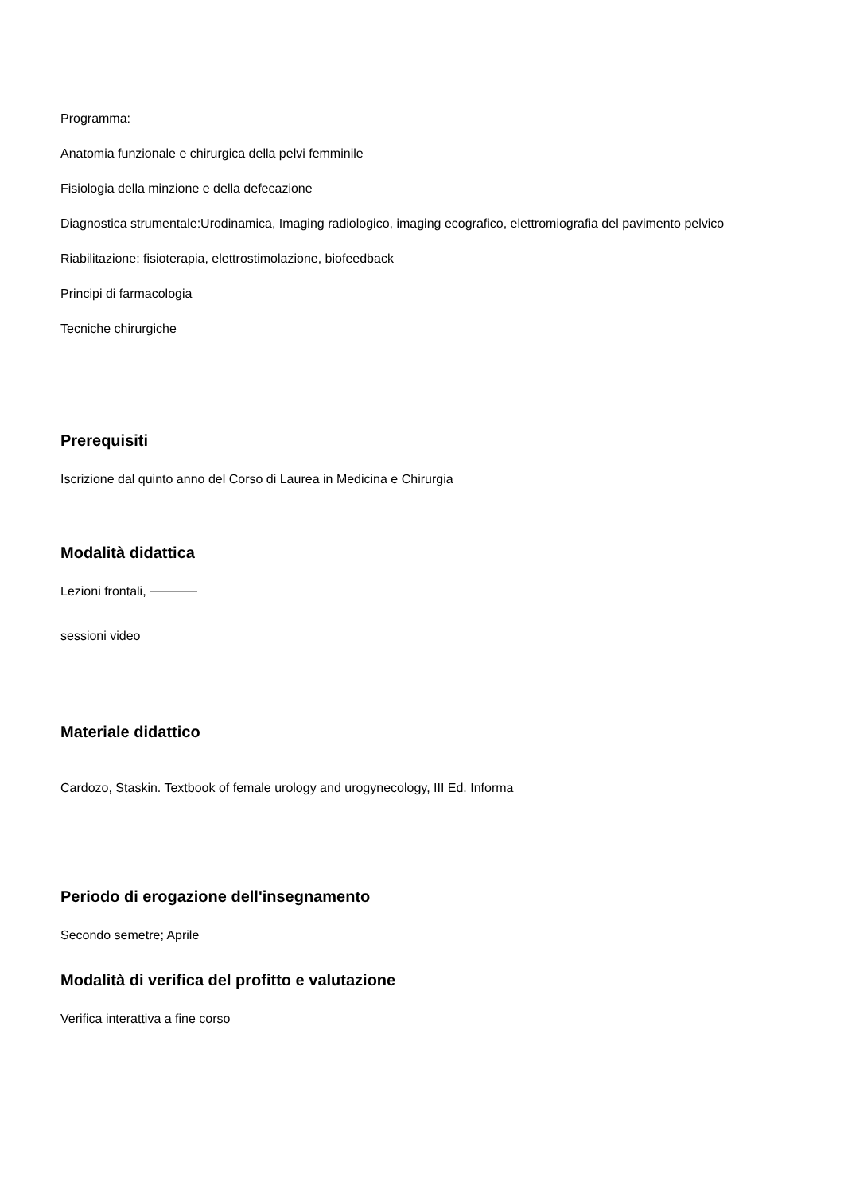Programma:
Anatomia funzionale e chirurgica della pelvi femminile
Fisiologia della minzione e della defecazione
Diagnostica strumentale:Urodinamica, Imaging radiologico, imaging ecografico, elettromiografia del pavimento pelvico
Riabilitazione: fisioterapia, elettrostimolazione, biofeedback
Principi di farmacologia
Tecniche chirurgiche
Prerequisiti
Iscrizione dal quinto anno del Corso di Laurea in Medicina e Chirurgia
Modalità didattica
Lezioni frontali,
sessioni video
Materiale didattico
Cardozo, Staskin. Textbook of female urology and urogynecology, III Ed. Informa
Periodo di erogazione dell'insegnamento
Secondo semetre; Aprile
Modalità di verifica del profitto e valutazione
Verifica interattiva a fine corso